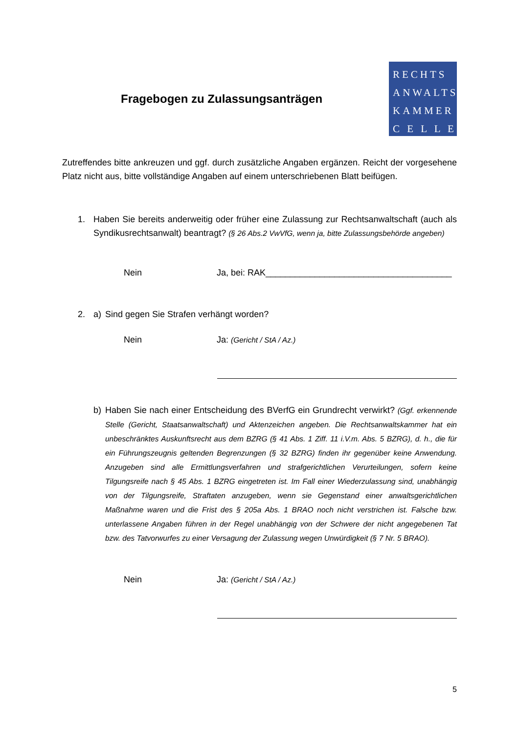Fragebogen zu Zulassungsanträgen
RECHTS
ANWALTS
KAMMER
C E L L E
Zutreffendes bitte ankreuzen und ggf. durch zusätzliche Angaben ergänzen. Reicht der vorgesehene Platz nicht aus, bitte vollständige Angaben auf einem unterschriebenen Blatt beifügen.
1.
Haben Sie bereits anderweitig oder früher eine Zulassung zur Rechtsanwaltschaft (auch als Syndikusrechtsanwalt) beantragt? (§ 26 Abs.2 VwVfG, wenn ja, bitte Zulassungsbehörde angeben)
Nein Ja, bei: RAK______________________________________
2. a)
Sind gegen Sie Strafen verhängt worden?
Nein Ja: (Gericht / StA / Az.)
b)
Haben Sie nach einer Entscheidung des BVerfG ein Grundrecht verwirkt? (Ggf. erkennende Stelle (Gericht, Staatsanwaltschaft) und Aktenzeichen angeben. Die Rechtsanwaltskammer hat ein unbeschränktes Auskunftsrecht aus dem BZRG (§ 41 Abs. 1 Ziff. 11 i.V.m. Abs. 5 BZRG), d. h., die für ein Führungszeugnis geltenden Begrenzungen (§ 32 BZRG) finden ihr gegenüber keine Anwendung. Anzugeben sind alle Ermittlungsverfahren und strafgerichtlichen Verurteilungen, sofern keine Tilgungsreife nach § 45 Abs. 1 BZRG eingetreten ist. Im Fall einer Wiederzulassung sind, unabhängig von der Tilgungsreife, Straftaten anzugeben, wenn sie Gegenstand einer anwaltsgerichtlichen Maßnahme waren und die Frist des § 205a Abs. 1 BRAO noch nicht verstrichen ist. Falsche bzw. unterlassene Angaben führen in der Regel unabhängig von der Schwere der nicht angegebenen Tat bzw. des Tatvorwurfes zu einer Versagung der Zulassung wegen Unwürdigkeit (§ 7 Nr. 5 BRAO).
Nein Ja: (Gericht / StA / Az.)
5